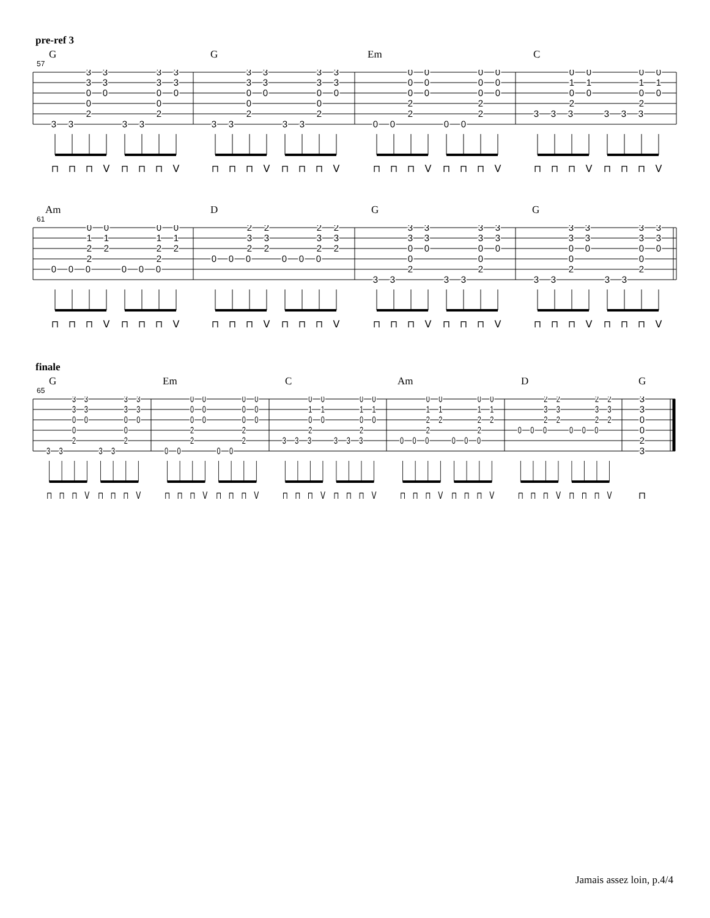pre-ref 3
G
G
Em
C
57
3
3
3
3
3
3
3
3
0
0
0
0
0
0
2
2
3
3
3
3
⊓
⊓
⊓
V
⊓
⊓
⊓
V
3
3
3
3
3
3
3
3
0
0
0
0
0
0
2
2
3
3
3
3
⊓
⊓
⊓
V
⊓
⊓
⊓
V
0
0
0
0
0
0
0
0
0
0
0
0
2
2
2
2
0
0
0
0
⊓
⊓
⊓
V
⊓
⊓
⊓
V
0
0
0
0
1
1
1
1
0
0
0
0
2
2
3
3
3
3
3
3
⊓
⊓
⊓
V
⊓
⊓
⊓
V
Am
D
G
G
61
0
0
0
0
1
1
1
1
2
2
2
2
2
2
0
0
0
0
0
0
⊓
⊓
⊓
V
⊓
⊓
⊓
V
2
2
2
2
3
3
3
3
2
2
2
2
0
0
0
0
0
0
⊓
⊓
⊓
V
⊓
⊓
⊓
V
3
3
3
3
3
3
3
3
0
0
0
0
0
0
2
2
3
3
3
3
⊓
⊓
⊓
V
⊓
⊓
⊓
V
3
3
3
3
3
3
3
3
0
0
0
0
0
0
2
2
3
3
3
3
⊓
⊓
⊓
V
⊓
⊓
⊓
V
finale
G
Em
C
Am
D
G
65
3
3
3
3
3
3
3
3
0
0
0
0
0
0
2
2
3
3
3
3
⊓
⊓
⊓
V
⊓
⊓
⊓
V
0
0
0
0
0
0
0
0
0
0
0
0
2
2
2
2
0
0
0
0
⊓
⊓
⊓
V
⊓
⊓
⊓
V
0
0
0
0
1
1
1
1
0
0
0
0
2
2
3
3
3
3
3
3
⊓
⊓
⊓
V
⊓
⊓
⊓
V
0
0
0
0
1
1
1
1
2
2
2
2
2
2
0
0
0
0
0
0
⊓
⊓
⊓
V
⊓
⊓
⊓
V
2
2
2
2
3
3
3
3
2
2
2
2
0
0
0
0
0
0
⊓
⊓
⊓
V
⊓
⊓
⊓
V
3
3
0
0
2
3
⊓
Jamais assez loin, p.4/4